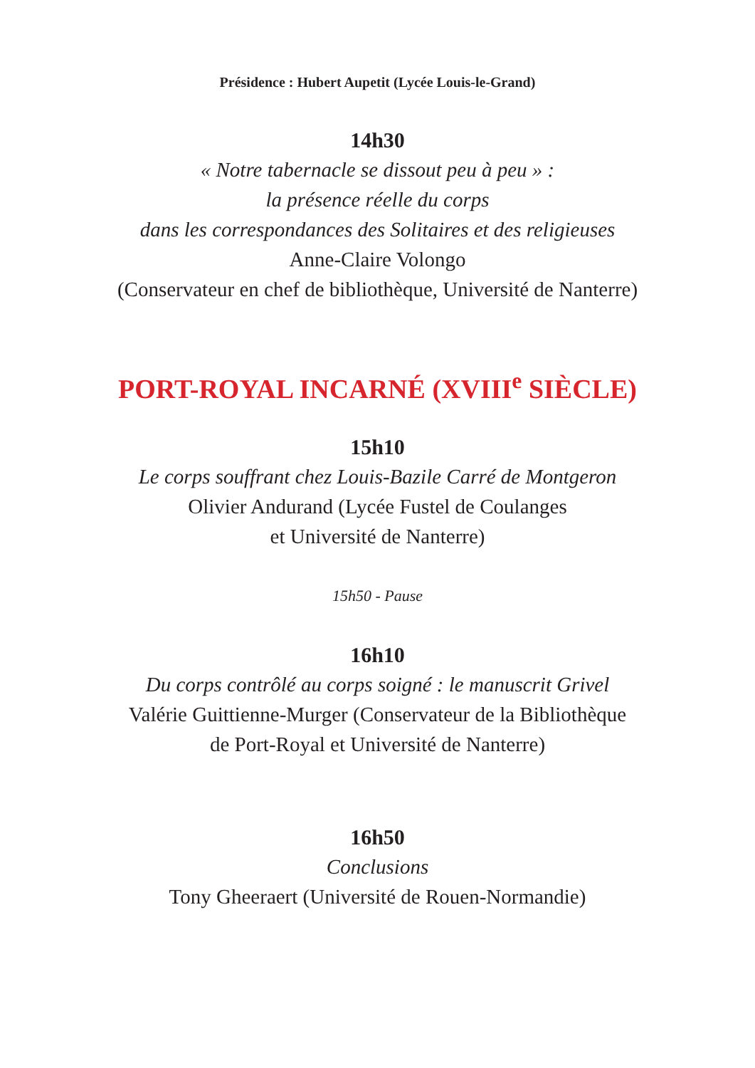Présidence : Hubert Aupetit (Lycée Louis-le-Grand)
14h30
« Notre tabernacle se dissout peu à peu » :
la présence réelle du corps
dans les correspondances des Solitaires et des religieuses
Anne-Claire Volongo
(Conservateur en chef de bibliothèque, Université de Nanterre)
PORT-ROYAL INCARNÉ (XVIII<sup>e</sup> SIÈCLE)
15h10
Le corps souffrant chez Louis-Bazile Carré de Montgeron
Olivier Andurand (Lycée Fustel de Coulanges
et Université de Nanterre)
15h50 - Pause
16h10
Du corps contrôlé au corps soigné : le manuscrit Grivel
Valérie Guittienne-Murger (Conservateur de la Bibliothèque
de Port-Royal et Université de Nanterre)
16h50
Conclusions
Tony Gheeraert (Université de Rouen-Normandie)